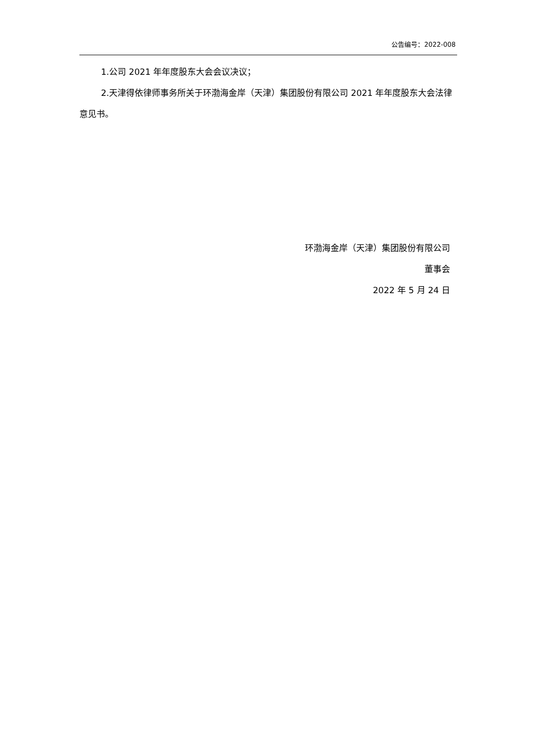公告编号：2022-008
1.公司 2021 年年度股东大会会议决议；
2.天津得依律师事务所关于环渤海金岸（天津）集团股份有限公司 2021 年年度股东大会法律意见书。
环渤海金岸（天津）集团股份有限公司
董事会
2022 年 5 月 24 日